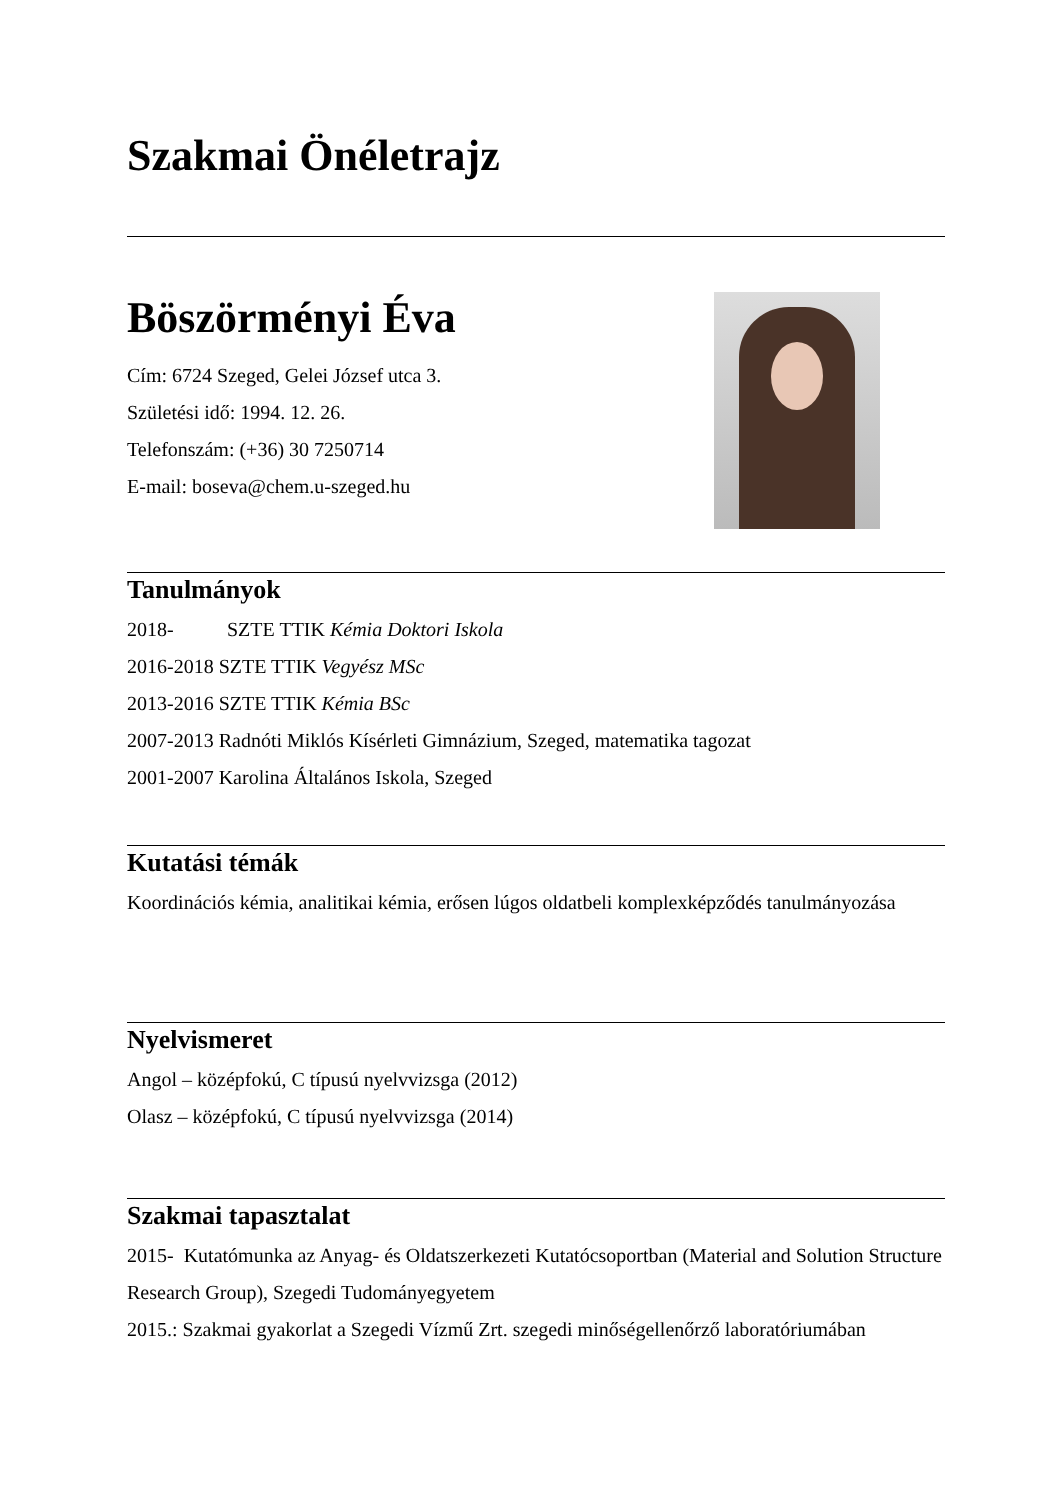Szakmai Önéletrajz
Böszörményi Éva
Cím: 6724 Szeged, Gelei József utca 3.
Születési idő: 1994. 12. 26.
Telefonszám: (+36) 30 7250714
E-mail: boseva@chem.u-szeged.hu
Tanulmányok
2018- SZTE TTIK Kémia Doktori Iskola
2016-2018 SZTE TTIK Vegyész MSc
2013-2016 SZTE TTIK Kémia BSc
2007-2013 Radnóti Miklós Kísérleti Gimnázium, Szeged, matematika tagozat
2001-2007 Karolina Általános Iskola, Szeged
Kutatási témák
Koordinációs kémia, analitikai kémia, erősen lúgos oldatbeli komplexképződés tanulmányozása
Nyelvismeret
Angol – középfokú, C típusú nyelvvizsga (2012)
Olasz – középfokú, C típusú nyelvvizsga (2014)
Szakmai tapasztalat
2015- Kutatómunka az Anyag- és Oldatszerkezeti Kutatócsoportban (Material and Solution Structure Research Group), Szegedi Tudományegyetem
2015.: Szakmai gyakorlat a Szegedi Vízmű Zrt. szegedi minőségellenőrző laboratóriumában